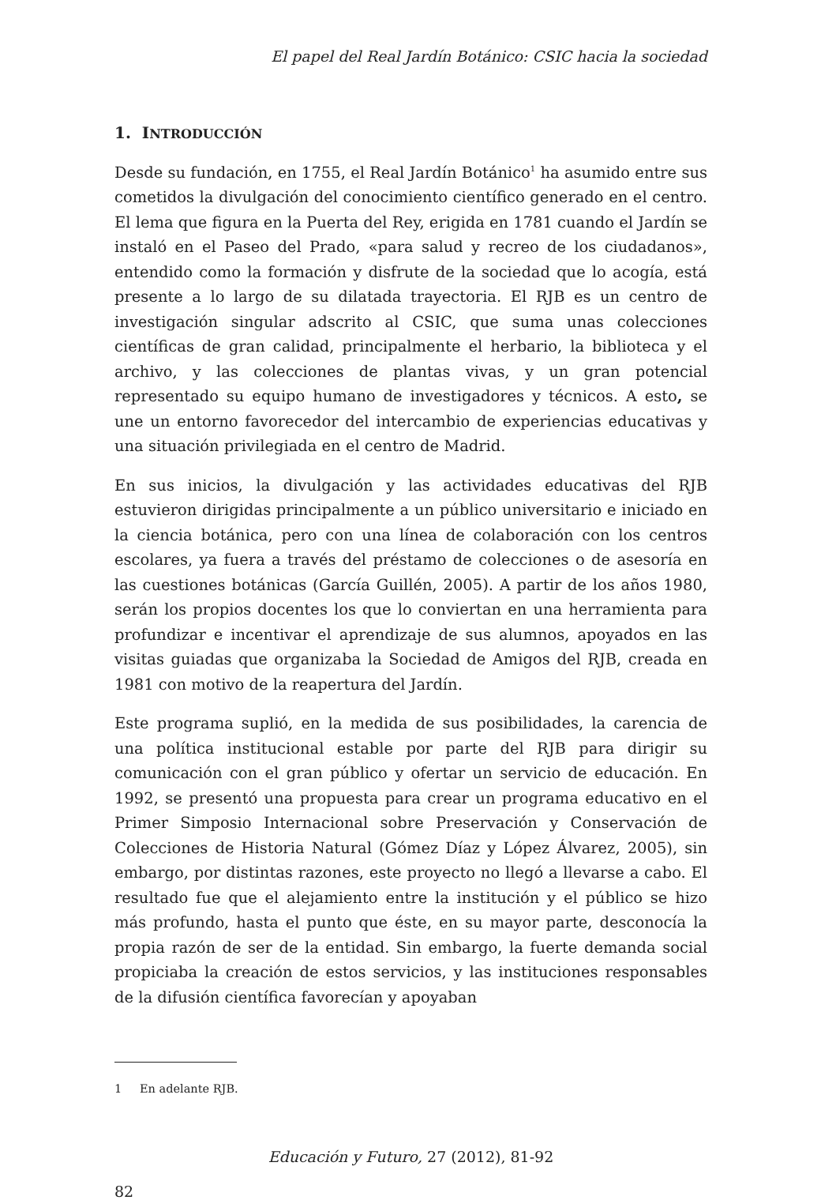El papel del Real Jardín Botánico: CSIC hacia la sociedad
1. INTRODUCCIÓN
Desde su fundación, en 1755, el Real Jardín Botánico<sup>1</sup> ha asumido entre sus cometidos la divulgación del conocimiento científico generado en el centro. El lema que figura en la Puerta del Rey, erigida en 1781 cuando el Jardín se instaló en el Paseo del Prado, «para salud y recreo de los ciudadanos», entendido como la formación y disfrute de la sociedad que lo acogía, está presente a lo largo de su dilatada trayectoria. El RJB es un centro de investigación singular adscrito al CSIC, que suma unas colecciones científicas de gran calidad, principalmente el herbario, la biblioteca y el archivo, y las colecciones de plantas vivas, y un gran potencial representado su equipo humano de investigadores y técnicos. A esto, se une un entorno favorecedor del intercambio de experiencias educativas y una situación privilegiada en el centro de Madrid.
En sus inicios, la divulgación y las actividades educativas del RJB estuvieron dirigidas principalmente a un público universitario e iniciado en la ciencia botánica, pero con una línea de colaboración con los centros escolares, ya fuera a través del préstamo de colecciones o de asesoría en las cuestiones botánicas (García Guillén, 2005). A partir de los años 1980, serán los propios docentes los que lo conviertan en una herramienta para profundizar e incentivar el aprendizaje de sus alumnos, apoyados en las visitas guiadas que organizaba la Sociedad de Amigos del RJB, creada en 1981 con motivo de la reapertura del Jardín.
Este programa suplió, en la medida de sus posibilidades, la carencia de una política institucional estable por parte del RJB para dirigir su comunicación con el gran público y ofertar un servicio de educación. En 1992, se presentó una propuesta para crear un programa educativo en el Primer Simposio Internacional sobre Preservación y Conservación de Colecciones de Historia Natural (Gómez Díaz y López Álvarez, 2005), sin embargo, por distintas razones, este proyecto no llegó a llevarse a cabo. El resultado fue que el alejamiento entre la institución y el público se hizo más profundo, hasta el punto que éste, en su mayor parte, desconocía la propia razón de ser de la entidad. Sin embargo, la fuerte demanda social propiciaba la creación de estos servicios, y las instituciones responsables de la difusión científica favorecían y apoyaban
1 En adelante RJB.
Educación y Futuro, 27 (2012), 81-92
82